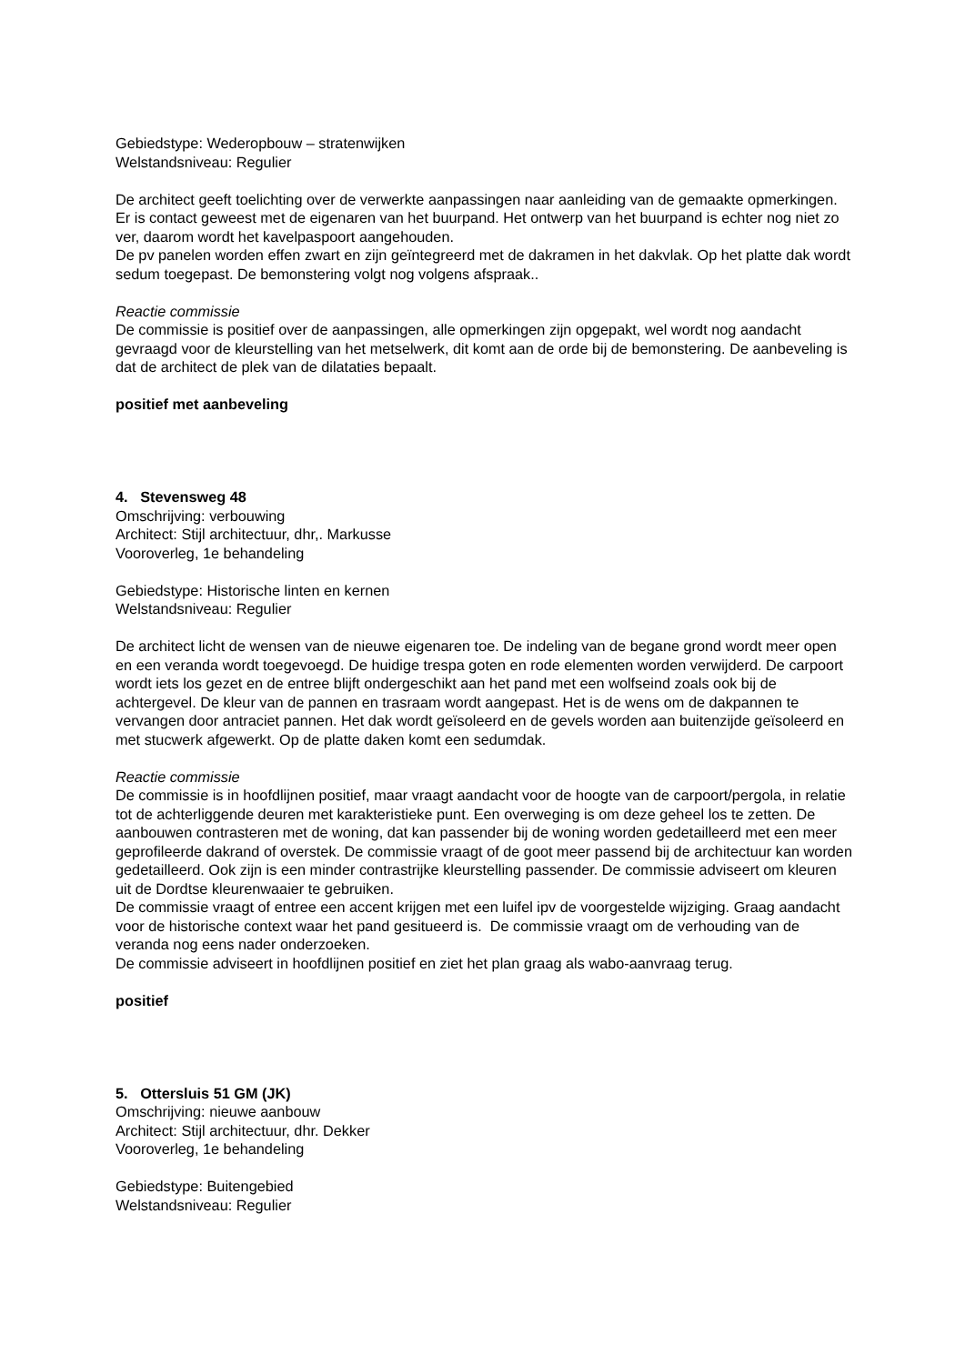Gebiedstype: Wederopbouw – stratenwijken
Welstandsniveau: Regulier
De architect geeft toelichting over de verwerkte aanpassingen naar aanleiding van de gemaakte opmerkingen. Er is contact geweest met de eigenaren van het buurpand. Het ontwerp van het buurpand is echter nog niet zo ver, daarom wordt het kavelpaspoort aangehouden.
De pv panelen worden effen zwart en zijn geïntegreerd met de dakramen in het dakvlak. Op het platte dak wordt sedum toegepast. De bemonstering volgt nog volgens afspraak..
Reactie commissie
De commissie is positief over de aanpassingen, alle opmerkingen zijn opgepakt, wel wordt nog aandacht gevraagd voor de kleurstelling van het metselwerk, dit komt aan de orde bij de bemonstering. De aanbeveling is dat de architect de plek van de dilataties bepaalt.
positief met aanbeveling
4. Stevensweg 48
Omschrijving: verbouwing
Architect: Stijl architectuur, dhr,. Markusse
Vooroverleg, 1e behandeling
Gebiedstype: Historische linten en kernen
Welstandsniveau: Regulier
De architect licht de wensen van de nieuwe eigenaren toe. De indeling van de begane grond wordt meer open en een veranda wordt toegevoegd. De huidige trespa goten en rode elementen worden verwijderd. De carpoort wordt iets los gezet en de entree blijft ondergeschikt aan het pand met een wolfseind zoals ook bij de achtergevel. De kleur van de pannen en trasraam wordt aangepast. Het is de wens om de dakpannen te vervangen door antraciet pannen. Het dak wordt geïsoleerd en de gevels worden aan buitenzijde geïsoleerd en met stucwerk afgewerkt. Op de platte daken komt een sedumdak.
Reactie commissie
De commissie is in hoofdlijnen positief, maar vraagt aandacht voor de hoogte van de carpoort/pergola, in relatie tot de achterliggende deuren met karakteristieke punt. Een overweging is om deze geheel los te zetten. De aanbouwen contrasteren met de woning, dat kan passender bij de woning worden gedetailleerd met een meer geprofileerde dakrand of overstek. De commissie vraagt of de goot meer passend bij de architectuur kan worden gedetailleerd. Ook zijn is een minder contrastrijke kleurstelling passender. De commissie adviseert om kleuren uit de Dordtse kleurenwaaier te gebruiken.
De commissie vraagt of entree een accent krijgen met een luifel ipv de voorgestelde wijziging. Graag aandacht voor de historische context waar het pand gesitueerd is. De commissie vraagt om de verhouding van de veranda nog eens nader onderzoeken.
De commissie adviseert in hoofdlijnen positief en ziet het plan graag als wabo-aanvraag terug.
positief
5. Ottersluis 51 GM (JK)
Omschrijving: nieuwe aanbouw
Architect: Stijl architectuur, dhr. Dekker
Vooroverleg, 1e behandeling
Gebiedstype: Buitengebied
Welstandsniveau: Regulier